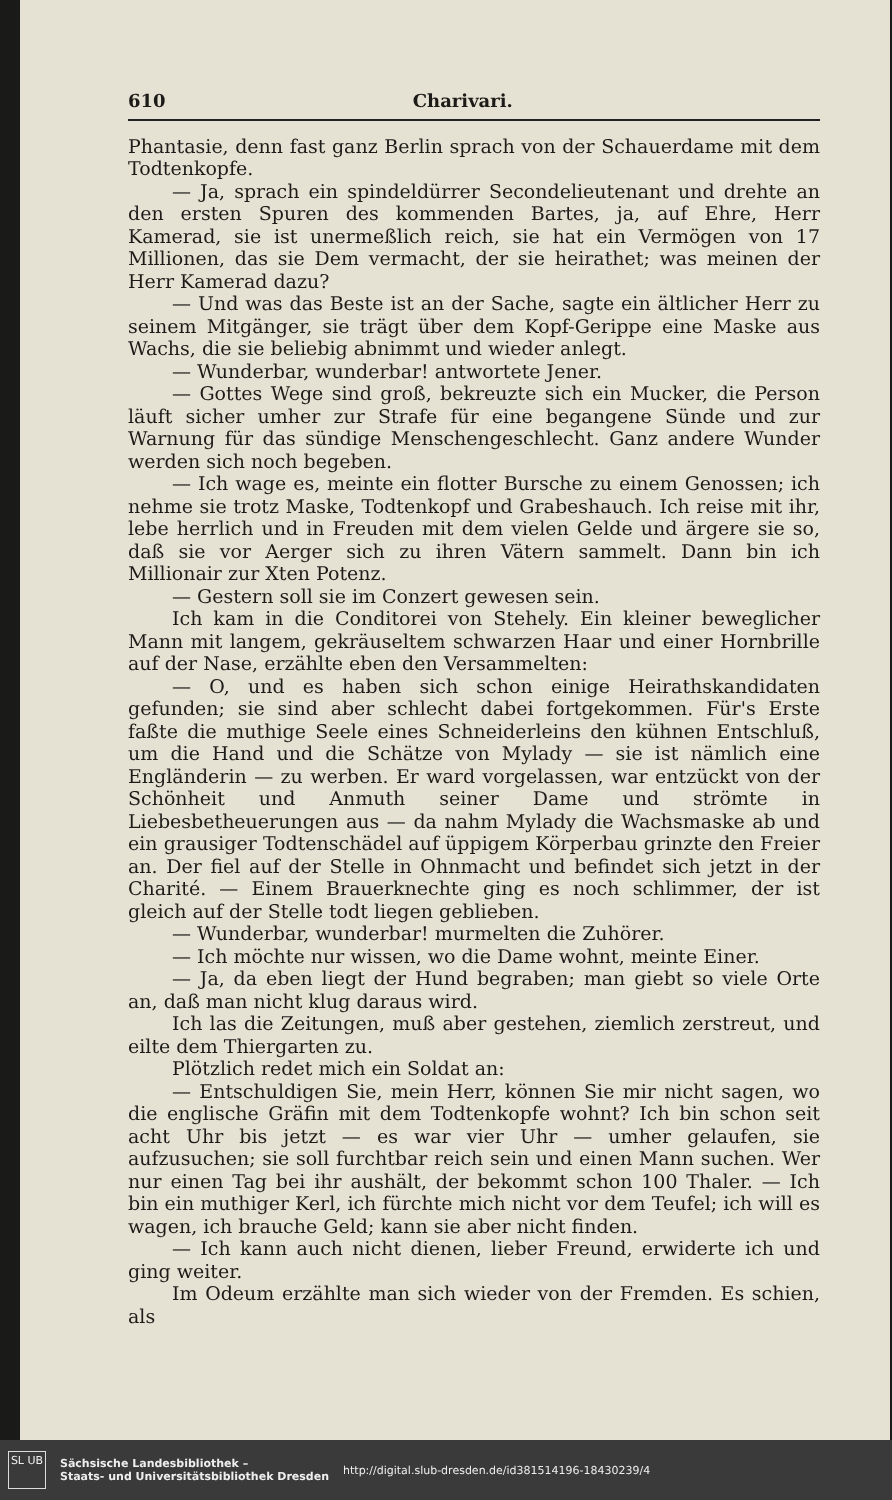610 Charivari.
Phantasie, denn fast ganz Berlin sprach von der Schauerdame mit dem Todtenkopfe.
— Ja, sprach ein spindeldürrer Secondelieutenant und drehte an den ersten Spuren des kommenden Bartes, ja, auf Ehre, Herr Kamerad, sie ist unermeßlich reich, sie hat ein Vermögen von 17 Millionen, das sie Dem vermacht, der sie heirathet; was meinen der Herr Kamerad dazu?
— Und was das Beste ist an der Sache, sagte ein ältlicher Herr zu seinem Mitgänger, sie trägt über dem Kopf-Gerippe eine Maske aus Wachs, die sie beliebig abnimmt und wieder anlegt.
— Wunderbar, wunderbar! antwortete Jener.
— Gottes Wege sind groß, bekreuzte sich ein Mucker, die Person läuft sicher umher zur Strafe für eine begangene Sünde und zur Warnung für das sündige Menschengeschlecht. Ganz andere Wunder werden sich noch begeben.
— Ich wage es, meinte ein flotter Bursche zu einem Genossen; ich nehme sie trotz Maske, Todtenkopf und Grabeshauch. Ich reise mit ihr, lebe herrlich und in Freuden mit dem vielen Gelde und ärgere sie so, daß sie vor Aerger sich zu ihren Vätern sammelt. Dann bin ich Millionair zur Xten Potenz.
— Gestern soll sie im Conzert gewesen sein.
Ich kam in die Conditorei von Stehely. Ein kleiner beweglicher Mann mit langem, gekräuseltem schwarzen Haar und einer Hornbrille auf der Nase, erzählte eben den Versammelten:
— O, und es haben sich schon einige Heirathskandidaten gefunden; sie sind aber schlecht dabei fortgekommen. Für's Erste faßte die muthige Seele eines Schneiderleins den kühnen Entschluß, um die Hand und die Schätze von Mylady — sie ist nämlich eine Engländerin — zu werben. Er ward vorgelassen, war entzückt von der Schönheit und Anmuth seiner Dame und strömte in Liebesbetheuerungen aus — da nahm Mylady die Wachsmaske ab und ein grausiger Todtenschädel auf üppigem Körperbau grinzte den Freier an. Der fiel auf der Stelle in Ohnmacht und befindet sich jetzt in der Charité. — Einem Brauerknechte ging es noch schlimmer, der ist gleich auf der Stelle todt liegen geblieben.
— Wunderbar, wunderbar! murmelten die Zuhörer.
— Ich möchte nur wissen, wo die Dame wohnt, meinte Einer.
— Ja, da eben liegt der Hund begraben; man giebt so viele Orte an, daß man nicht klug daraus wird.
Ich las die Zeitungen, muß aber gestehen, ziemlich zerstreut, und eilte dem Thiergarten zu.
Plötzlich redet mich ein Soldat an:
— Entschuldigen Sie, mein Herr, können Sie mir nicht sagen, wo die englische Gräfin mit dem Todtenkopfe wohnt? Ich bin schon seit acht Uhr bis jetzt — es war vier Uhr — umher gelaufen, sie aufzusuchen; sie soll furchtbar reich sein und einen Mann suchen. Wer nur einen Tag bei ihr aushält, der bekommt schon 100 Thaler. — Ich bin ein muthiger Kerl, ich fürchte mich nicht vor dem Teufel; ich will es wagen, ich brauche Geld; kann sie aber nicht finden.
— Ich kann auch nicht dienen, lieber Freund, erwiderte ich und ging weiter.
Im Odeum erzählte man sich wieder von der Fremden. Es schien, als
SL UB
Sächsische Landesbibliothek –
Staats- und Universitätsbibliothek Dresden
http://digital.slub-dresden.de/id381514196-18430239/4